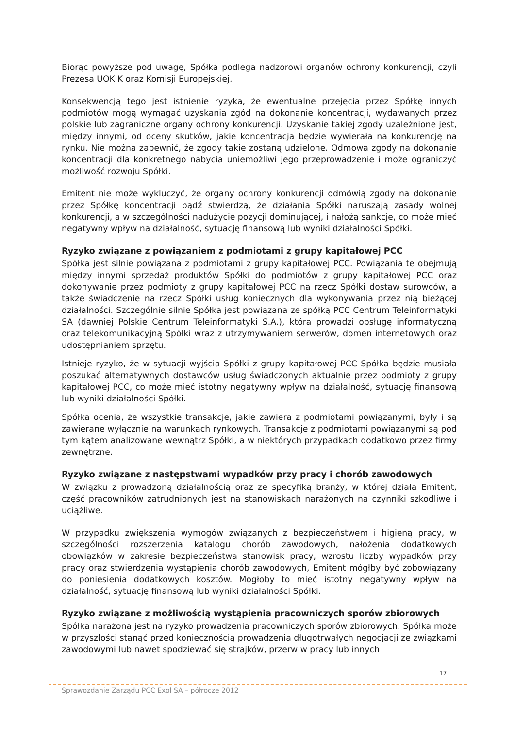Biorąc powyższe pod uwagę, Spółka podlega nadzorowi organów ochrony konkurencji, czyli Prezesa UOKiK oraz Komisji Europejskiej.
Konsekwencją tego jest istnienie ryzyka, że ewentualne przejęcia przez Spółkę innych podmiotów mogą wymagać uzyskania zgód na dokonanie koncentracji, wydawanych przez polskie lub zagraniczne organy ochrony konkurencji. Uzyskanie takiej zgody uzależnione jest, między innymi, od oceny skutków, jakie koncentracja będzie wywierała na konkurencję na rynku. Nie można zapewnić, że zgody takie zostaną udzielone. Odmowa zgody na dokonanie koncentracji dla konkretnego nabycia uniemożliwi jego przeprowadzenie i może ograniczyć możliwość rozwoju Spółki.
Emitent nie może wykluczyć, że organy ochrony konkurencji odmówią zgody na dokonanie przez Spółkę koncentracji bądź stwierdzą, że działania Spółki naruszają zasady wolnej konkurencji, a w szczególności nadużycie pozycji dominującej, i nałożą sankcje, co może mieć negatywny wpływ na działalność, sytuację finansową lub wyniki działalności Spółki.
Ryzyko związane z powiązaniem z podmiotami z grupy kapitałowej PCC
Spółka jest silnie powiązana z podmiotami z grupy kapitałowej PCC. Powiązania te obejmują między innymi sprzedaż produktów Spółki do podmiotów z grupy kapitałowej PCC oraz dokonywanie przez podmioty z grupy kapitałowej PCC na rzecz Spółki dostaw surowców, a także świadczenie na rzecz Spółki usług koniecznych dla wykonywania przez nią bieżącej działalności. Szczególnie silnie Spółka jest powiązana ze spółką PCC Centrum Teleinformatyki SA (dawniej Polskie Centrum Teleinformatyki S.A.), która prowadzi obsługę informatyczną oraz telekomunikacyjną Spółki wraz z utrzymywaniem serwerów, domen internetowych oraz udostępnianiem sprzętu.
Istnieje ryzyko, że w sytuacji wyjścia Spółki z grupy kapitałowej PCC Spółka będzie musiała poszukać alternatywnych dostawców usług świadczonych aktualnie przez podmioty z grupy kapitałowej PCC, co może mieć istotny negatywny wpływ na działalność, sytuację finansową lub wyniki działalności Spółki.
Spółka ocenia, że wszystkie transakcje, jakie zawiera z podmiotami powiązanymi, były i są zawierane wyłącznie na warunkach rynkowych. Transakcje z podmiotami powiązanymi są pod tym kątem analizowane wewnątrz Spółki, a w niektórych przypadkach dodatkowo przez firmy zewnętrzne.
Ryzyko związane z następstwami wypadków przy pracy i chorób zawodowych
W związku z prowadzoną działalnością oraz ze specyfiką branży, w której działa Emitent, część pracowników zatrudnionych jest na stanowiskach narażonych na czynniki szkodliwe i uciążliwe.
W przypadku zwiększenia wymogów związanych z bezpieczeństwem i higieną pracy, w szczególności rozszerzenia katalogu chorób zawodowych, nałożenia dodatkowych obowiązków w zakresie bezpieczeństwa stanowisk pracy, wzrostu liczby wypadków przy pracy oraz stwierdzenia wystąpienia chorób zawodowych, Emitent mógłby być zobowiązany do poniesienia dodatkowych kosztów. Mogłoby to mieć istotny negatywny wpływ na działalność, sytuację finansową lub wyniki działalności Spółki.
Ryzyko związane z możliwością wystąpienia pracowniczych sporów zbiorowych
Spółka narażona jest na ryzyko prowadzenia pracowniczych sporów zbiorowych. Spółka może w przyszłości stanąć przed koniecznością prowadzenia długotrwałych negocjacji ze związkami zawodowymi lub nawet spodziewać się strajków, przerw w pracy lub innych
17
Sprawozdanie Zarządu PCC Exol SA – półrocze 2012